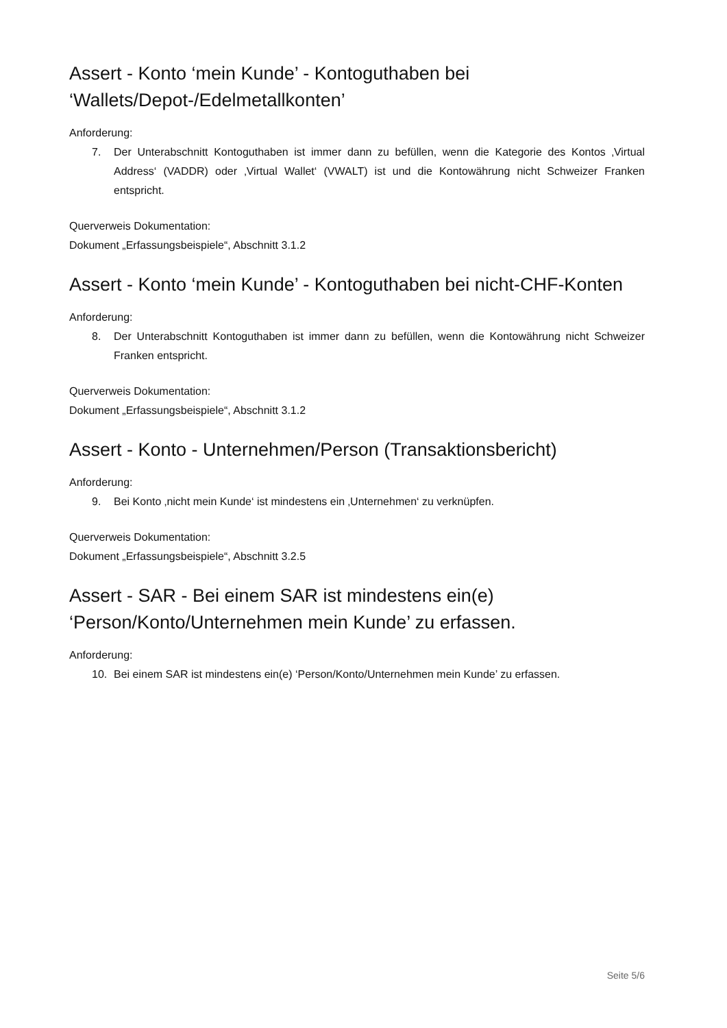Assert - Konto ‘mein Kunde’ - Kontoguthaben bei ‘Wallets/Depot-/Edelmetallkonten’
Anforderung:
7. Der Unterabschnitt Kontoguthaben ist immer dann zu befüllen, wenn die Kategorie des Kontos ‚Virtual Address‘ (VADDR) oder ‚Virtual Wallet‘ (VWALT) ist und die Kontowährung nicht Schweizer Franken entspricht.
Querverweis Dokumentation:
Dokument „Erfassungsbeispiele“, Abschnitt 3.1.2
Assert - Konto ‘mein Kunde’ - Kontoguthaben bei nicht-CHF-Konten
Anforderung:
8. Der Unterabschnitt Kontoguthaben ist immer dann zu befüllen, wenn die Kontowährung nicht Schweizer Franken entspricht.
Querverweis Dokumentation:
Dokument „Erfassungsbeispiele“, Abschnitt 3.1.2
Assert - Konto - Unternehmen/Person (Transaktionsbericht)
Anforderung:
9. Bei Konto ‚nicht mein Kunde‘ ist mindestens ein ‚Unternehmen‘ zu verknüpfen.
Querverweis Dokumentation:
Dokument „Erfassungsbeispiele“, Abschnitt 3.2.5
Assert - SAR - Bei einem SAR ist mindestens ein(e)
‘Person/Konto/Unternehmen mein Kunde’ zu erfassen.
Anforderung:
10. Bei einem SAR ist mindestens ein(e) ‘Person/Konto/Unternehmen mein Kunde’ zu erfassen.
Seite 5/6